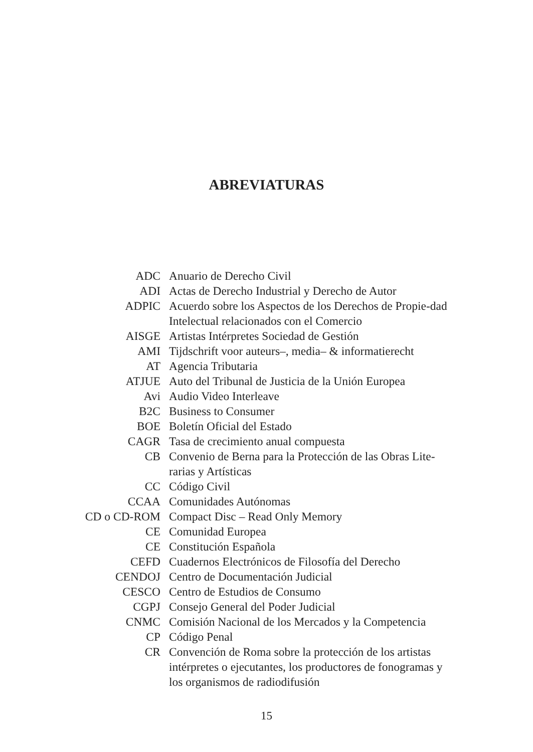ABREVIATURAS
| ADC | Anuario de Derecho Civil |
| ADI | Actas de Derecho Industrial y Derecho de Autor |
| ADPIC | Acuerdo sobre los Aspectos de los Derechos de Propie-dad Intelectual relacionados con el Comercio |
| AISGE | Artistas Intérpretes Sociedad de Gestión |
| AMI | Tijdschrift voor auteurs–, media– & informatierecht |
| AT | Agencia Tributaria |
| ATJUE | Auto del Tribunal de Justicia de la Unión Europea |
| Avi | Audio Video Interleave |
| B2C | Business to Consumer |
| BOE | Boletín Oficial del Estado |
| CAGR | Tasa de crecimiento anual compuesta |
| CB | Convenio de Berna para la Protección de las Obras Lite-rarias y Artísticas |
| CC | Código Civil |
| CCAA | Comunidades Autónomas |
| CD o CD-ROM | Compact Disc – Read Only Memory |
| CE | Comunidad Europea |
| CE | Constitución Española |
| CEFD | Cuadernos Electrónicos de Filosofía del Derecho |
| CENDOJ | Centro de Documentación Judicial |
| CESCO | Centro de Estudios de Consumo |
| CGPJ | Consejo General del Poder Judicial |
| CNMC | Comisión Nacional de los Mercados y la Competencia |
| CP | Código Penal |
| CR | Convención de Roma sobre la protección de los artistas intérpretes o ejecutantes, los productores de fonogramas y los organismos de radiodifusión |
15